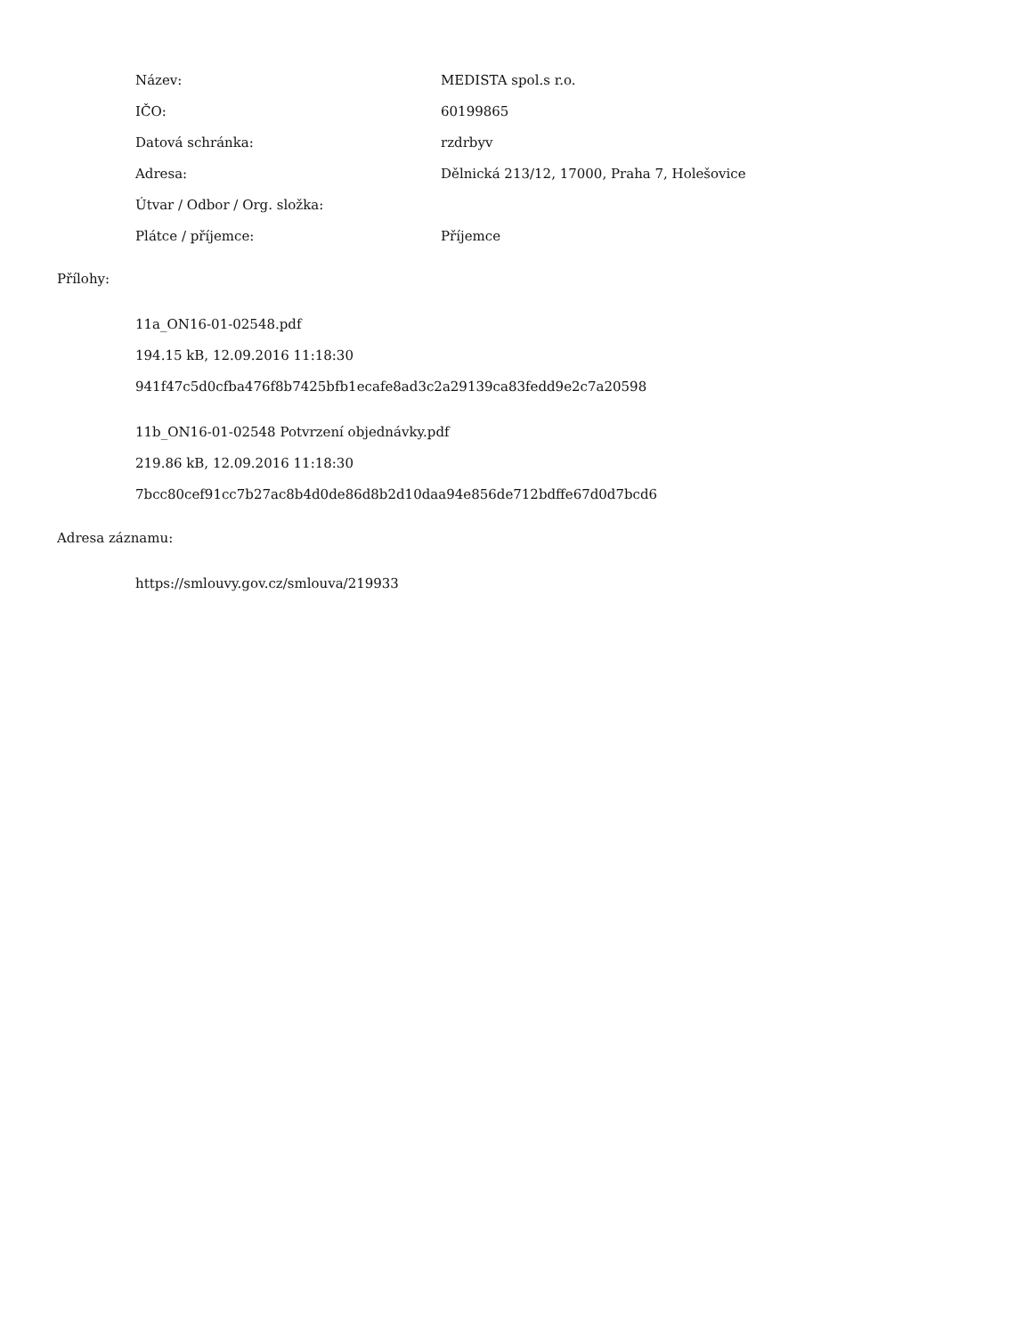| Název: | MEDISTA spol.s r.o. |
| IČO: | 60199865 |
| Datová schránka: | rzdrbyv |
| Adresa: | Dělnická 213/12, 17000, Praha 7, Holešovice |
| Útvar / Odbor / Org. složka: | |
| Plátce / příjemce: | Příjemce |
Přílohy:
11a_ON16-01-02548.pdf
194.15 kB, 12.09.2016 11:18:30
941f47c5d0cfba476f8b7425bfb1ecafe8ad3c2a29139ca83fedd9e2c7a20598
11b_ON16-01-02548 Potvrzení objednávky.pdf
219.86 kB, 12.09.2016 11:18:30
7bcc80cef91cc7b27ac8b4d0de86d8b2d10daa94e856de712bdffe67d0d7bcd6
Adresa záznamu:
https://smlouvy.gov.cz/smlouva/219933